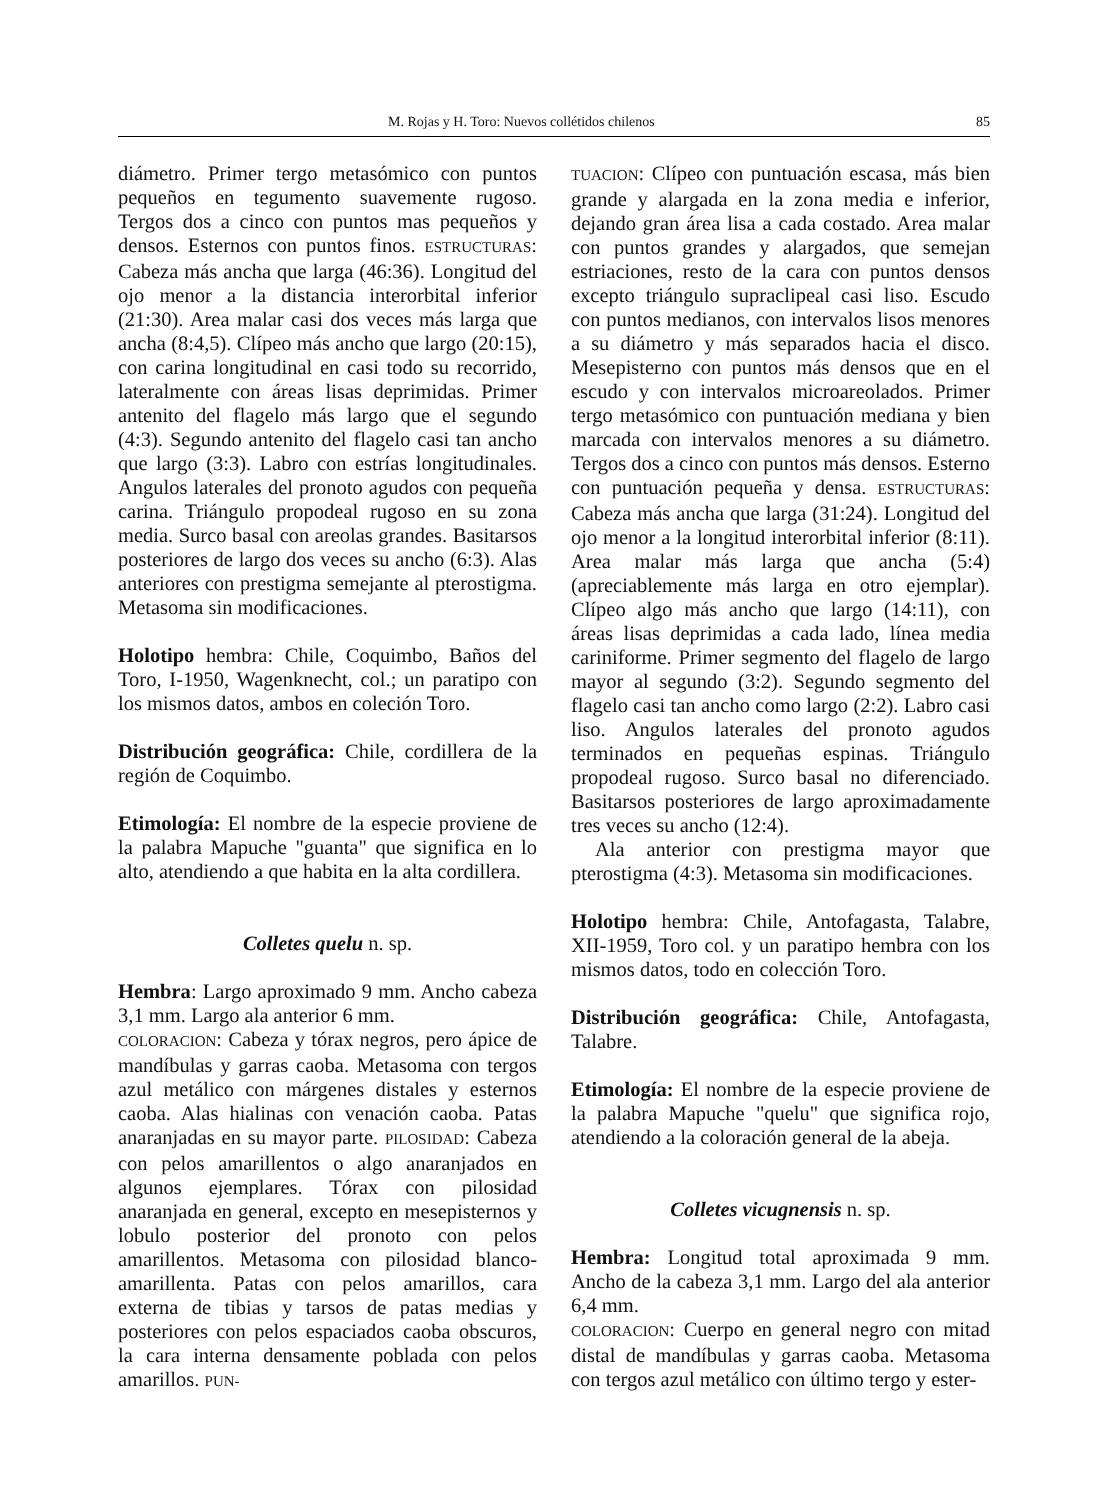M. Rojas y H. Toro: Nuevos collétidos chilenos 85
diámetro. Primer tergo metasómico con puntos pequeños en tegumento suavemente rugoso. Tergos dos a cinco con puntos mas pequeños y densos. Esternos con puntos finos. ESTRUCTURAS: Cabeza más ancha que larga (46:36). Longitud del ojo menor a la distancia interorbital inferior (21:30). Area malar casi dos veces más larga que ancha (8:4,5). Clípeo más ancho que largo (20:15), con carina longitudinal en casi todo su recorrido, lateralmente con áreas lisas deprimidas. Primer antenito del flagelo más largo que el segundo (4:3). Segundo antenito del flagelo casi tan ancho que largo (3:3). Labro con estrías longitudinales. Angulos laterales del pronoto agudos con pequeña carina. Triángulo propodeal rugoso en su zona media. Surco basal con areolas grandes. Basitarsos posteriores de largo dos veces su ancho (6:3). Alas anteriores con prestigma semejante al pterostigma. Metasoma sin modificaciones.
Holotipo hembra: Chile, Coquimbo, Baños del Toro, I-1950, Wagenknecht, col.; un paratipo con los mismos datos, ambos en coleción Toro.
Distribución geográfica: Chile, cordillera de la región de Coquimbo.
Etimología: El nombre de la especie proviene de la palabra Mapuche "guanta" que significa en lo alto, atendiendo a que habita en la alta cordillera.
Colletes quelu n. sp.
Hembra: Largo aproximado 9 mm. Ancho cabeza 3,1 mm. Largo ala anterior 6 mm.
COLORACION: Cabeza y tórax negros, pero ápice de mandíbulas y garras caoba. Metasoma con tergos azul metálico con márgenes distales y esternos caoba. Alas hialinas con venación caoba. Patas anaranjadas en su mayor parte. PILOSIDAD: Cabeza con pelos amarillentos o algo anaranjados en algunos ejemplares. Tórax con pilosidad anaranjada en general, excepto en mesepisternos y lobulo posterior del pronoto con pelos amarillentos. Metasoma con pilosidad blanco-amarillenta. Patas con pelos amarillos, cara externa de tibias y tarsos de patas medias y posteriores con pelos espaciados caoba obscuros, la cara interna densamente poblada con pelos amarillos. PUN-
TUACION: Clípeo con puntuación escasa, más bien grande y alargada en la zona media e inferior, dejando gran área lisa a cada costado. Area malar con puntos grandes y alargados, que semejan estriaciones, resto de la cara con puntos densos excepto triángulo supraclipeal casi liso. Escudo con puntos medianos, con intervalos lisos menores a su diámetro y más separados hacia el disco. Mesepisterno con puntos más densos que en el escudo y con intervalos microareolados. Primer tergo metasómico con puntuación mediana y bien marcada con intervalos menores a su diámetro. Tergos dos a cinco con puntos más densos. Esterno con puntuación pequeña y densa. ESTRUCTURAS: Cabeza más ancha que larga (31:24). Longitud del ojo menor a la longitud interorbital inferior (8:11). Area malar más larga que ancha (5:4) (apreciablemente más larga en otro ejemplar). Clípeo algo más ancho que largo (14:11), con áreas lisas deprimidas a cada lado, línea media cariniforme. Primer segmento del flagelo de largo mayor al segundo (3:2). Segundo segmento del flagelo casi tan ancho como largo (2:2). Labro casi liso. Angulos laterales del pronoto agudos terminados en pequeñas espinas. Triángulo propodeal rugoso. Surco basal no diferenciado. Basitarsos posteriores de largo aproximadamente tres veces su ancho (12:4).
Ala anterior con prestigma mayor que pterostigma (4:3). Metasoma sin modificaciones.
Holotipo hembra: Chile, Antofagasta, Talabre, XII-1959, Toro col. y un paratipo hembra con los mismos datos, todo en colección Toro.
Distribución geográfica: Chile, Antofagasta, Talabre.
Etimología: El nombre de la especie proviene de la palabra Mapuche "quelu" que significa rojo, atendiendo a la coloración general de la abeja.
Colletes vicugnensis n. sp.
Hembra: Longitud total aproximada 9 mm. Ancho de la cabeza 3,1 mm. Largo del ala anterior 6,4 mm.
COLORACION: Cuerpo en general negro con mitad distal de mandíbulas y garras caoba. Metasoma con tergos azul metálico con último tergo y ester-